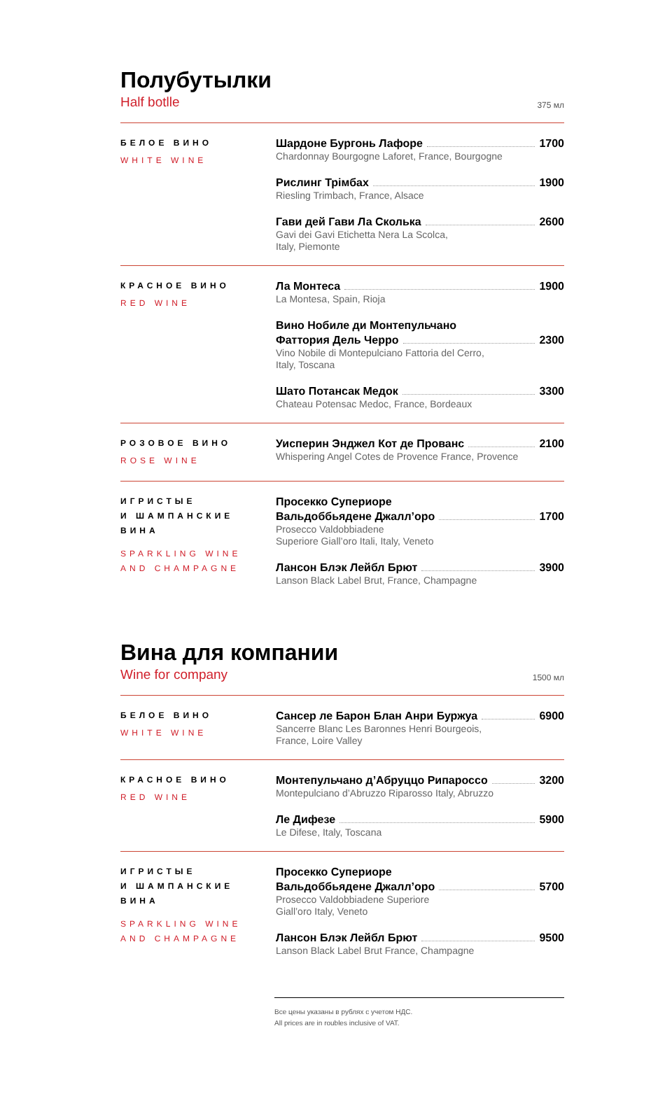Полубутылки
Half botlle 375 мл
БЕЛОЕ ВИНО
WHITE WINE
Шардоне Бургонь Лафоре 1700
Chardonnay Bourgogne Laforet, France, Bourgogne
Рислинг Трімбах 1900
Riesling Trimbach, France, Alsace
Гави дей Гави Ла Сколька 2600
Gavi dei Gavi Etichetta Nera La Scolca,
Italy, Piemonte
КРАСНОЕ ВИНО
RED WINE
Ла Монтеса 1900
La Montesa, Spain, Rioja
Вино Нобиле ди Монтепульчано
Фаттория Дель Черро 2300
Vino Nobile di Montepulciano Fattoria del Cerro,
Italy, Toscana
Шато Потансак Медок 3300
Chateau Potensac Medoc, France, Bordeaux
РОЗОВОЕ ВИНО
ROSE WINE
Уисперин Энджел Кот де Прованс 2100
Whispering Angel Cotes de Provence France, Provence
ИГРИСТЫЕ
И ШАМПАНСКИЕ
ВИНА
SPARKLING WINE
AND CHAMPAGNE
Просекко Супериоре
Вальдоббьядене Джалл’оро 1700
Prosecco Valdobbiadene
Superiore Giall’oro Itali, Italy, Veneto
Лансон Блэк Лейбл Брют 3900
Lanson Black Label Brut, France, Champagne
Вина для компании
Wine for company 1500 мл
БЕЛОЕ ВИНО
WHITE WINE
Сансер ле Барон Блан Анри Буржуа 6900
Sancerre Blanc Les Baronnes Henri Bourgeois,
France, Loire Valley
КРАСНОЕ ВИНО
RED WINE
Монтепульчано д’Абруццо Рипароссо 3200
Montepulciano d’Abruzzo Riparosso Italy, Abruzzo
Ле Дифезе 5900
Le Difese, Italy, Toscana
ИГРИСТЫЕ
И ШАМПАНСКИЕ
ВИНА
SPARKLING WINE
AND CHAMPAGNE
Просекко Супериоре
Вальдоббьядене Джалл’оро 5700
Prosecco Valdobbiadene Superiore
Giall’oro Italy, Veneto
Лансон Блэк Лейбл Брют 9500
Lanson Black Label Brut France, Champagne
Все цены указаны в рублях с учетом НДС.
All prices are in roubles inclusive of VAT.